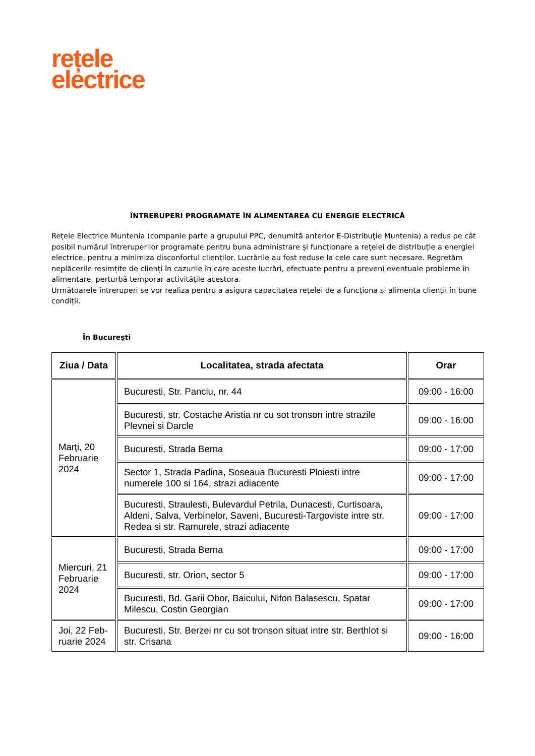rețele
electrice
ÎNTRERUPERI PROGRAMATE ÎN ALIMENTAREA CU ENERGIE ELECTRICĂ
Rețele Electrice Muntenia (companie parte a grupului PPC, denumită anterior E-Distribuţie Muntenia) a redus pe cât posibil numărul întreruperilor programate pentru buna administrare și funcționare a rețelei de distribuție a energiei electrice, pentru a minimiza disconfortul clienților. Lucrările au fost reduse la cele care sunt necesare. Regretăm neplăcerile resimțite de clienți în cazurile în care aceste lucrări, efectuate pentru a preveni eventuale probleme în alimentare, perturbă temporar activitățile acestora.
Următoarele întreruperi se vor realiza pentru a asigura capacitatea rețelei de a funcționa și alimenta clienții în bune condiții.
În București
| Ziua / Data | Localitatea, strada afectata | Orar |
| --- | --- | --- |
| Marţi, 20 Februarie 2024 | Bucuresti, Str. Panciu, nr. 44 | 09:00 - 16:00 |
| | Bucuresti, str. Costache Aristia nr cu sot tronson intre strazile Plevnei si Darcle | 09:00 - 16:00 |
| | Bucuresti, Strada Berna | 09:00 - 17:00 |
| | Sector 1, Strada Padina, Soseaua Bucuresti Ploiesti intre numerele 100 si 164, strazi adiacente | 09:00 - 17:00 |
| | Bucuresti, Straulesti, Bulevardul Petrila, Dunacesti, Curtisoara, Aldeni, Salva, Verbinelor, Saveni, Bucuresti-Targoviste intre str. Redea si str. Ramurele, strazi adiacente | 09:00 - 17:00 |
| Miercuri, 21 Februarie 2024 | Bucuresti, Strada Berna | 09:00 - 17:00 |
| | Bucuresti, str. Orion, sector 5 | 09:00 - 17:00 |
| | Bucuresti, Bd. Garii Obor, Baicului, Nifon Balasescu, Spatar Milescu, Costin Georgian | 09:00 - 17:00 |
| Joi, 22 Feb-ruarie 2024 | Bucuresti, Str. Berzei nr cu sot tronson situat intre str. Berthlot si str. Crisana | 09:00 - 16:00 |